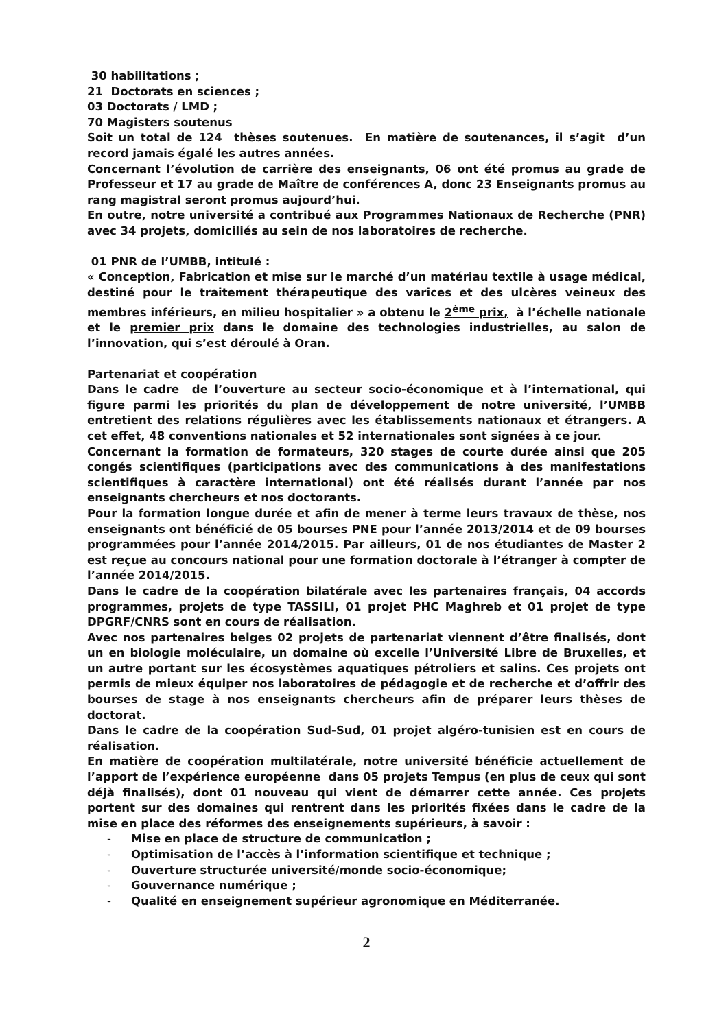30 habilitations ;
21 Doctorats en sciences ;
03 Doctorats / LMD ;
70 Magisters soutenus
Soit un total de 124 thèses soutenues. En matière de soutenances, il s’agit d’un record jamais égalé les autres années.
Concernant l’évolution de carrière des enseignants, 06 ont été promus au grade de Professeur et 17 au grade de Maître de conférences A, donc 23 Enseignants promus au rang magistral seront promus aujourd’hui.
En outre, notre université a contribué aux Programmes Nationaux de Recherche (PNR) avec 34 projets, domiciliés au sein de nos laboratoires de recherche.
01 PNR de l’UMBB, intitulé :
« Conception, Fabrication et mise sur le marché d’un matériau textile à usage médical, destiné pour le traitement thérapeutique des varices et des ulcères veineux des membres inférieurs, en milieu hospitalier » a obtenu le 2<sup>ème</sup> prix, à l’échelle nationale et le premier prix dans le domaine des technologies industrielles, au salon de l’innovation, qui s’est déroulé à Oran.
Partenariat et coopération
Dans le cadre de l’ouverture au secteur socio-économique et à l’international, qui figure parmi les priorités du plan de développement de notre université, l’UMBB entretient des relations régulières avec les établissements nationaux et étrangers. A cet effet, 48 conventions nationales et 52 internationales sont signées à ce jour.
Concernant la formation de formateurs, 320 stages de courte durée ainsi que 205 congés scientifiques (participations avec des communications à des manifestations scientifiques à caractère international) ont été réalisés durant l’année par nos enseignants chercheurs et nos doctorants.
Pour la formation longue durée et afin de mener à terme leurs travaux de thèse, nos enseignants ont bénéficié de 05 bourses PNE pour l’année 2013/2014 et de 09 bourses programmées pour l’année 2014/2015. Par ailleurs, 01 de nos étudiantes de Master 2 est reçue au concours national pour une formation doctorale à l’étranger à compter de l’année 2014/2015.
Dans le cadre de la coopération bilatérale avec les partenaires français, 04 accords programmes, projets de type TASSILI, 01 projet PHC Maghreb et 01 projet de type DPGRF/CNRS sont en cours de réalisation.
Avec nos partenaires belges 02 projets de partenariat viennent d’être finalisés, dont un en biologie moléculaire, un domaine où excelle l’Université Libre de Bruxelles, et un autre portant sur les écosystèmes aquatiques pétroliers et salins. Ces projets ont permis de mieux équiper nos laboratoires de pédagogie et de recherche et d’offrir des bourses de stage à nos enseignants chercheurs afin de préparer leurs thèses de doctorat.
Dans le cadre de la coopération Sud-Sud, 01 projet algéro-tunisien est en cours de réalisation.
En matière de coopération multilatérale, notre université bénéficie actuellement de l’apport de l’expérience européenne dans 05 projets Tempus (en plus de ceux qui sont déjà finalisés), dont 01 nouveau qui vient de démarrer cette année. Ces projets portent sur des domaines qui rentrent dans les priorités fixées dans le cadre de la mise en place des réformes des enseignements supérieurs, à savoir :
- Mise en place de structure de communication ;
- Optimisation de l’accès à l’information scientifique et technique ;
- Ouverture structurée université/monde socio-économique;
- Gouvernance numérique ;
- Qualité en enseignement supérieur agronomique en Méditerranée.
2